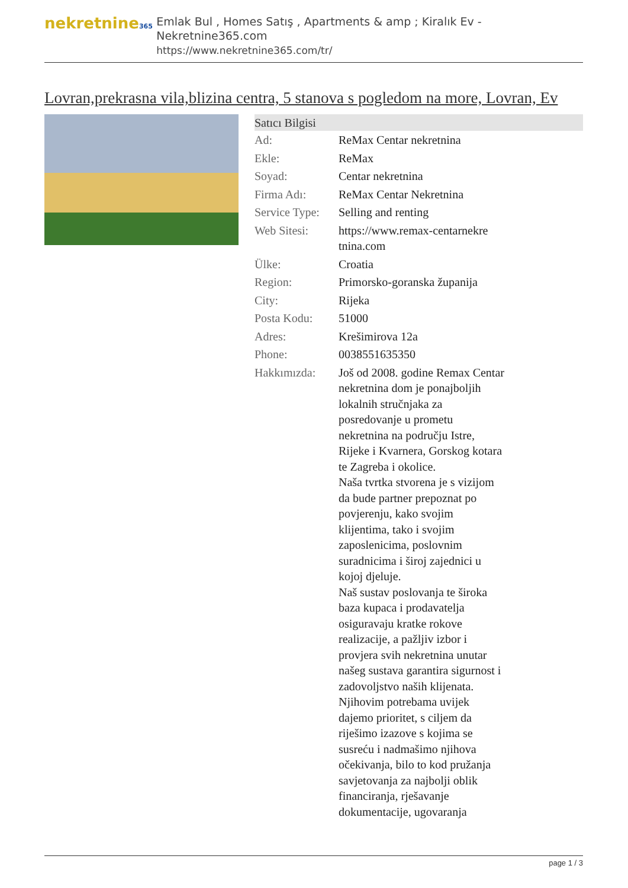nekretnine365
Emlak Bul , Homes Satış , Apartments & amp ; Kiralık Ev - Nekretnine365.com
https://www.nekretnine365.com/tr/
Lovran,prekrasna vila,blizina centra, 5 stanova s pogledom na more, Lovran, Ev
| Satıcı Bilgisi | | |
| --- | --- | --- |
| Ad: | ReMax Centar nekretnina | |
| Ekle: | ReMax | |
| Soyad: | Centar nekretnina | |
| Firma Adı: | ReMax Centar Nekretnina | |
| Service Type: | Selling and renting | |
| Web Sitesi: | https://www.remax-centarnekre tnina.com | |
| Ülke: | Croatia | |
| Region: | Primorsko-goranska županija | |
| City: | Rijeka | |
| Posta Kodu: | 51000 | |
| Adres: | Krešimirova 12a | |
| Phone: | 0038551635350 | |
| Hakkımızda: | Još od 2008. godine Remax Centar nekretnina dom je ponajboljih lokalnih stručnjaka za posredovanje u prometu nekretnina na području Istre, Rijeke i Kvarnera, Gorskog kotara te Zagreba i okolice. Naša tvrtka stvorena je s vizijom da bude partner prepoznat po povjerenju, kako svojim klijentima, tako i svojim zaposlenicima, poslovnim suradnicima i široj zajednici u kojoj djeluje. Naš sustav poslovanja te široka baza kupaca i prodavatelja osiguravaju kratke rokove realizacije, a pažljiv izbor i provjera svih nekretnina unutar našeg sustava garantira sigurnost i zadovoljstvo naših klijenata. Njihovim potrebama uvijek dajemo prioritet, s ciljem da riješimo izazove s kojima se susreću i nadmašimo njihova očekivanja, bilo to kod pružanja savjetovanja za najbolji oblik financiranja, rješavanje dokumentacije, ugovaranja | |
page 1 / 3